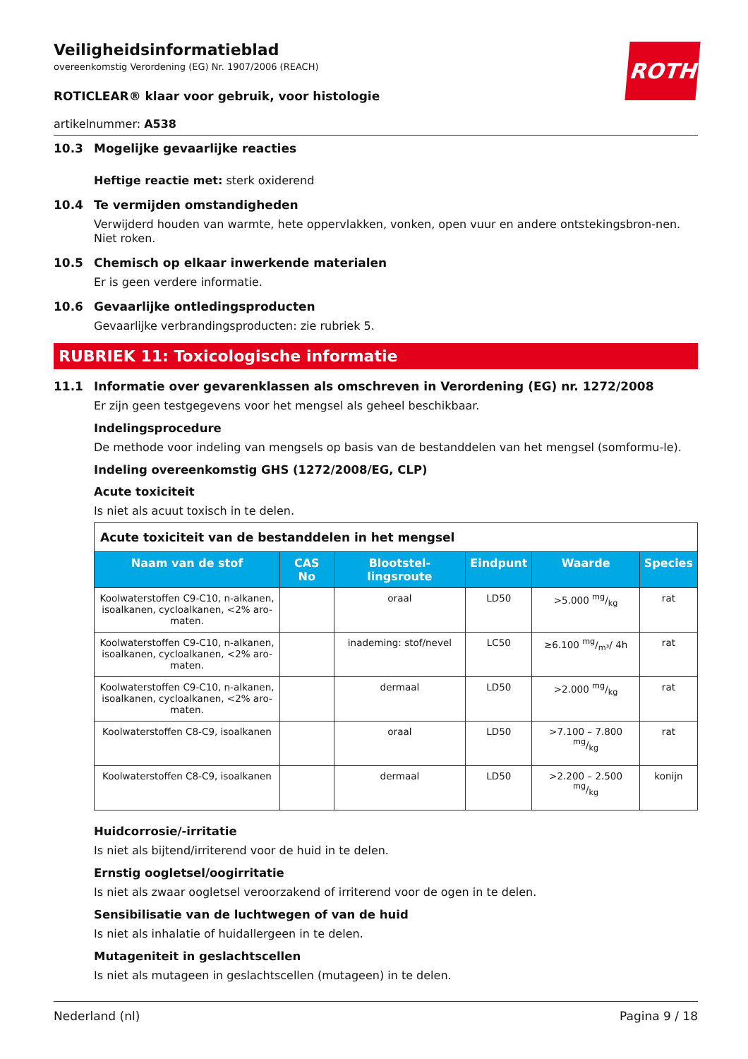Veiligheidsinformatieblad
overeenkomstig Verordening (EG) Nr. 1907/2006 (REACH)
ROTH
ROTICLEAR® klaar voor gebruik, voor histologie
artikelnummer: A538
10.3 Mogelijke gevaarlijke reacties
Heftige reactie met: sterk oxiderend
10.4 Te vermijden omstandigheden
Verwijderd houden van warmte, hete oppervlakken, vonken, open vuur en andere ontstekingsbron-nen. Niet roken.
10.5 Chemisch op elkaar inwerkende materialen
Er is geen verdere informatie.
10.6 Gevaarlijke ontledingsproducten
Gevaarlijke verbrandingsproducten: zie rubriek 5.
RUBRIEK 11: Toxicologische informatie
11.1 Informatie over gevarenklassen als omschreven in Verordening (EG) nr. 1272/2008
Er zijn geen testgegevens voor het mengsel als geheel beschikbaar.
Indelingsprocedure
De methode voor indeling van mengsels op basis van de bestanddelen van het mengsel (somformu-le).
Indeling overeenkomstig GHS (1272/2008/EG, CLP)
Acute toxiciteit
Is niet als acuut toxisch in te delen.
| Acute toxiciteit van de bestanddelen in het mengsel | | | | | |
| Naam van de stof | CAS No | Blootstel-lingsroute | Eindpunt | Waarde | Species |
| Koolwaterstoffen C9-C10, n-alkanen, isoalkanen, cycloalkanen, <2% aro-maten. | | oraal | LD50 | >5.000 mg/kg | rat |
| Koolwaterstoffen C9-C10, n-alkanen, isoalkanen, cycloalkanen, <2% aro-maten. | | inademing: stof/nevel | LC50 | ≥6.100 mg/m³/ 4h | rat |
| Koolwaterstoffen C9-C10, n-alkanen, isoalkanen, cycloalkanen, <2% aro-maten. | | dermaal | LD50 | >2.000 mg/kg | rat |
| Koolwaterstoffen C8-C9, isoalkanen | | oraal | LD50 | >7.100 – 7.800 mg/kg | rat |
| Koolwaterstoffen C8-C9, isoalkanen | | dermaal | LD50 | >2.200 – 2.500 mg/kg | konijn |
Huidcorrosie/-irritatie
Is niet als bijtend/irriterend voor de huid in te delen.
Ernstig oogletsel/oogirritatie
Is niet als zwaar oogletsel veroorzakend of irriterend voor de ogen in te delen.
Sensibilisatie van de luchtwegen of van de huid
Is niet als inhalatie of huidallergeen in te delen.
Mutageniteit in geslachtscellen
Is niet als mutageen in geslachtscellen (mutageen) in te delen.
Nederland (nl) Pagina 9 / 18